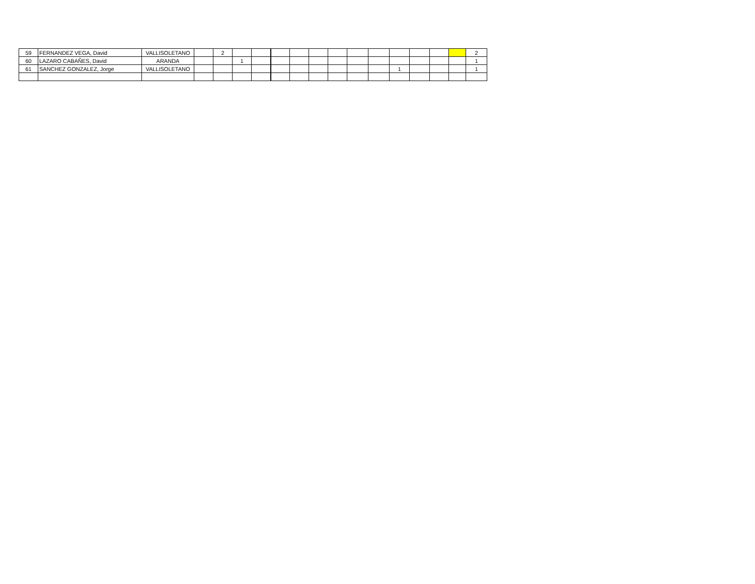| 59 | FERNANDEZ VEGA, David | VALLISOLETANO | | 2 | | | | | | | | | | | | | 2 |
| 60 | LAZARO CABAÑES, David | ARANDA | | | 1 | | | | | | | | | | | | 1 |
| 61 | SANCHEZ GONZALEZ, Jorge | VALLISOLETANO | | | | | | | | | | | 1 | | | | 1 |